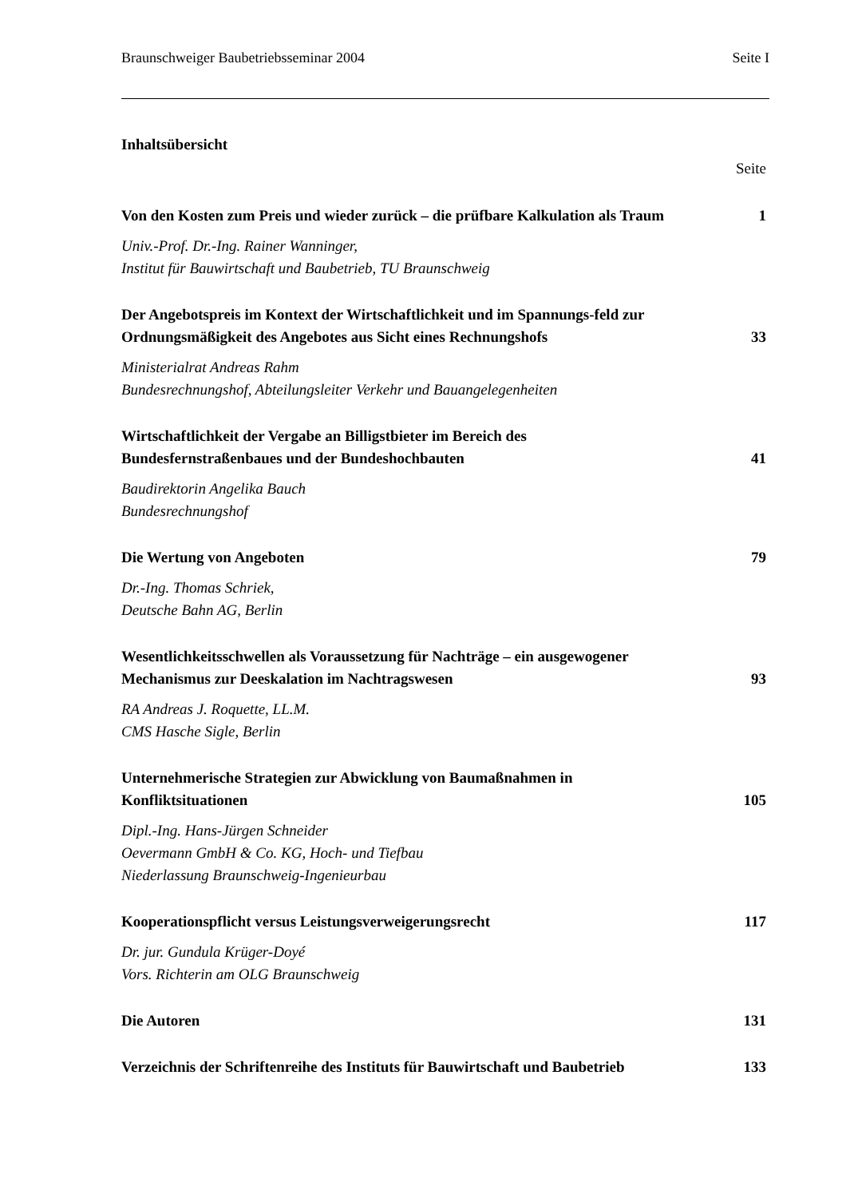Braunschweiger Baubetriebsseminar 2004 Seite I
Inhaltsübersicht
Seite
Von den Kosten zum Preis und wieder zurück – die prüfbare Kalkulation als Traum 1
Univ.-Prof. Dr.-Ing. Rainer Wanninger,
Institut für Bauwirtschaft und Baubetrieb, TU Braunschweig
Der Angebotspreis im Kontext der Wirtschaftlichkeit und im Spannungs-feld zur Ordnungsmäßigkeit des Angebotes aus Sicht eines Rechnungshofs 33
Ministerialrat Andreas Rahm
Bundesrechnungshof, Abteilungsleiter Verkehr und Bauangelegenheiten
Wirtschaftlichkeit der Vergabe an Billigstbieter im Bereich des Bundesfernstraßenbaues und der Bundeshochbauten 41
Baudirektorin Angelika Bauch
Bundesrechnungshof
Die Wertung von Angeboten 79
Dr.-Ing. Thomas Schriek,
Deutsche Bahn AG, Berlin
Wesentlichkeitsschwellen als Voraussetzung für Nachträge – ein ausgewogener Mechanismus zur Deeskalation im Nachtragswesen 93
RA Andreas J. Roquette, LL.M.
CMS Hasche Sigle, Berlin
Unternehmerische Strategien zur Abwicklung von Baumaßnahmen in Konfliktsituationen 105
Dipl.-Ing. Hans-Jürgen Schneider
Oevermann GmbH & Co. KG, Hoch- und Tiefbau
Niederlassung Braunschweig-Ingenieurbau
Kooperationspflicht versus Leistungsverweigerungsrecht 117
Dr. jur. Gundula Krüger-Doyé
Vors. Richterin am OLG Braunschweig
Die Autoren 131
Verzeichnis der Schriftenreihe des Instituts für Bauwirtschaft und Baubetrieb 133